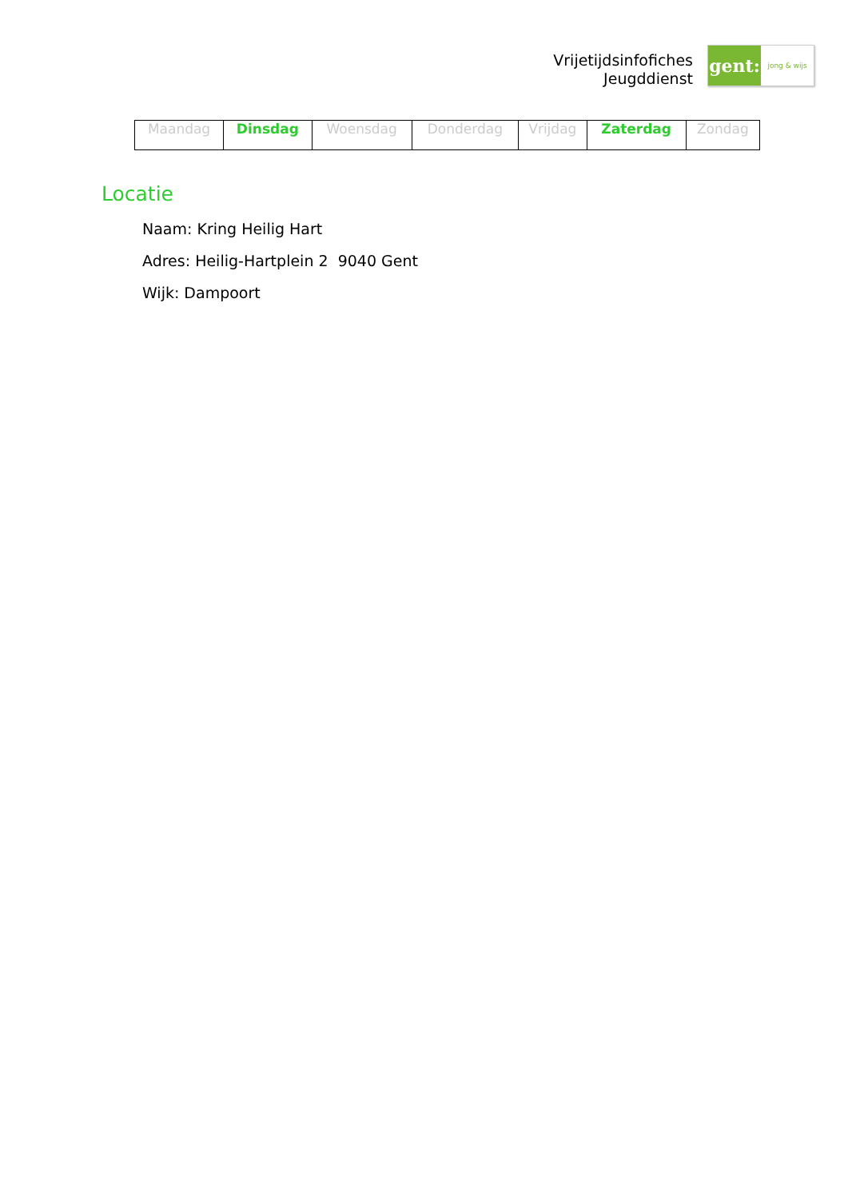Vrijetijdsinfofiches
Jeugddienst
gent:
jong & wijs
| Maandag | Dinsdag | Woensdag | Donderdag | Vrijdag | Zaterdag | Zondag |
Locatie
Naam: Kring Heilig Hart
Adres: Heilig-Hartplein 2 9040 Gent
Wijk: Dampoort